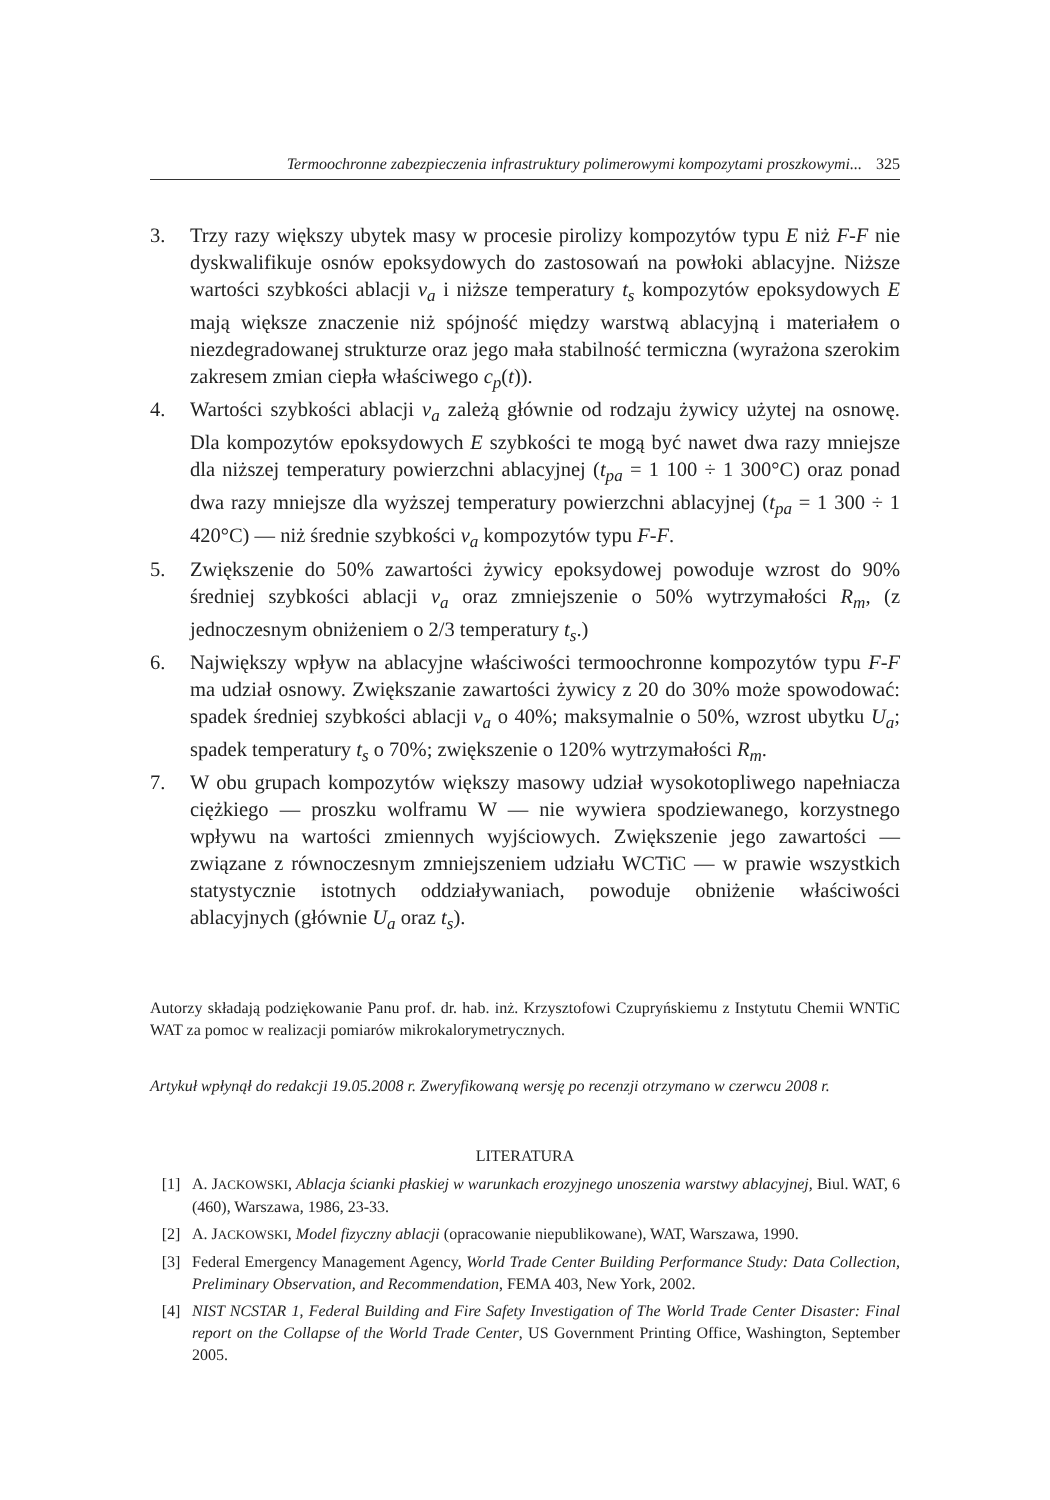Termoochronne zabezpieczenia infrastruktury polimerowymi kompozytami proszkowymi... 325
3. Trzy razy większy ubytek masy w procesie pirolizy kompozytów typu E niż F-F nie dyskwalifikuje osnów epoksydowych do zastosowań na powłoki ablacyjne. Niższe wartości szybkości ablacji v<sub>a</sub> i niższe temperatury t<sub>s</sub> kompozytów epoksydowych E mają większe znaczenie niż spójność między warstwą ablacyjną i materiałem o niezdegradowanej strukturze oraz jego mała stabilność termiczna (wyrażona szerokim zakresem zmian ciepła właściwego c<sub>p</sub>(t)).
4. Wartości szybkości ablacji v<sub>a</sub> zależą głównie od rodzaju żywicy użytej na osnowę. Dla kompozytów epoksydowych E szybkości te mogą być nawet dwa razy mniejsze dla niższej temperatury powierzchni ablacyjnej (t<sub>pa</sub> = 1 100 ÷ 1 300°C) oraz ponad dwa razy mniejsze dla wyższej temperatury powierzchni ablacyjnej (t<sub>pa</sub> = 1 300 ÷ 1 420°C) — niż średnie szybkości v<sub>a</sub> kompozytów typu F-F.
5. Zwiększenie do 50% zawartości żywicy epoksydowej powoduje wzrost do 90% średniej szybkości ablacji v<sub>a</sub> oraz zmniejszenie o 50% wytrzymałości R<sub>m</sub>, (z jednoczesnym obniżeniem o 2/3 temperatury t<sub>s</sub>.)
6. Największy wpływ na ablacyjne właściwości termoochronne kompozytów typu F-F ma udział osnowy. Zwiększanie zawartości żywicy z 20 do 30% może spowodować: spadek średniej szybkości ablacji v<sub>a</sub> o 40%; maksymalnie o 50%, wzrost ubytku U<sub>a</sub>; spadek temperatury t<sub>s</sub> o 70%; zwiększenie o 120% wytrzymałości R<sub>m</sub>.
7. W obu grupach kompozytów większy masowy udział wysokotopliwego napełniacza ciężkiego — proszku wolframu W — nie wywiera spodziewanego, korzystnego wpływu na wartości zmiennych wyjściowych. Zwiększenie jego zawartości — związane z równoczesnym zmniejszeniem udziału WCTiC — w prawie wszystkich statystycznie istotnych oddziaływaniach, powoduje obniżenie właściwości ablacyjnych (głównie U<sub>a</sub> oraz t<sub>s</sub>).
Autorzy składają podziękowanie Panu prof. dr. hab. inż. Krzysztofowi Czupryńskiemu z Instytutu Chemii WNTiC WAT za pomoc w realizacji pomiarów mikrokalorymetrycznych.
Artykuł wpłynął do redakcji 19.05.2008 r. Zweryfikowaną wersję po recenzji otrzymano w czerwcu 2008 r.
LITERATURA
[1] A. JACKOWSKI, Ablacja ścianki płaskiej w warunkach erozyjnego unoszenia warstwy ablacyjnej, Biul. WAT, 6 (460), Warszawa, 1986, 23-33.
[2] A. JACKOWSKI, Model fizyczny ablacji (opracowanie niepublikowane), WAT, Warszawa, 1990.
[3] Federal Emergency Management Agency, World Trade Center Building Performance Study: Data Collection, Preliminary Observation, and Recommendation, FEMA 403, New York, 2002.
[4] NIST NCSTAR 1, Federal Building and Fire Safety Investigation of The World Trade Center Disaster: Final report on the Collapse of the World Trade Center, US Government Printing Office, Washington, September 2005.